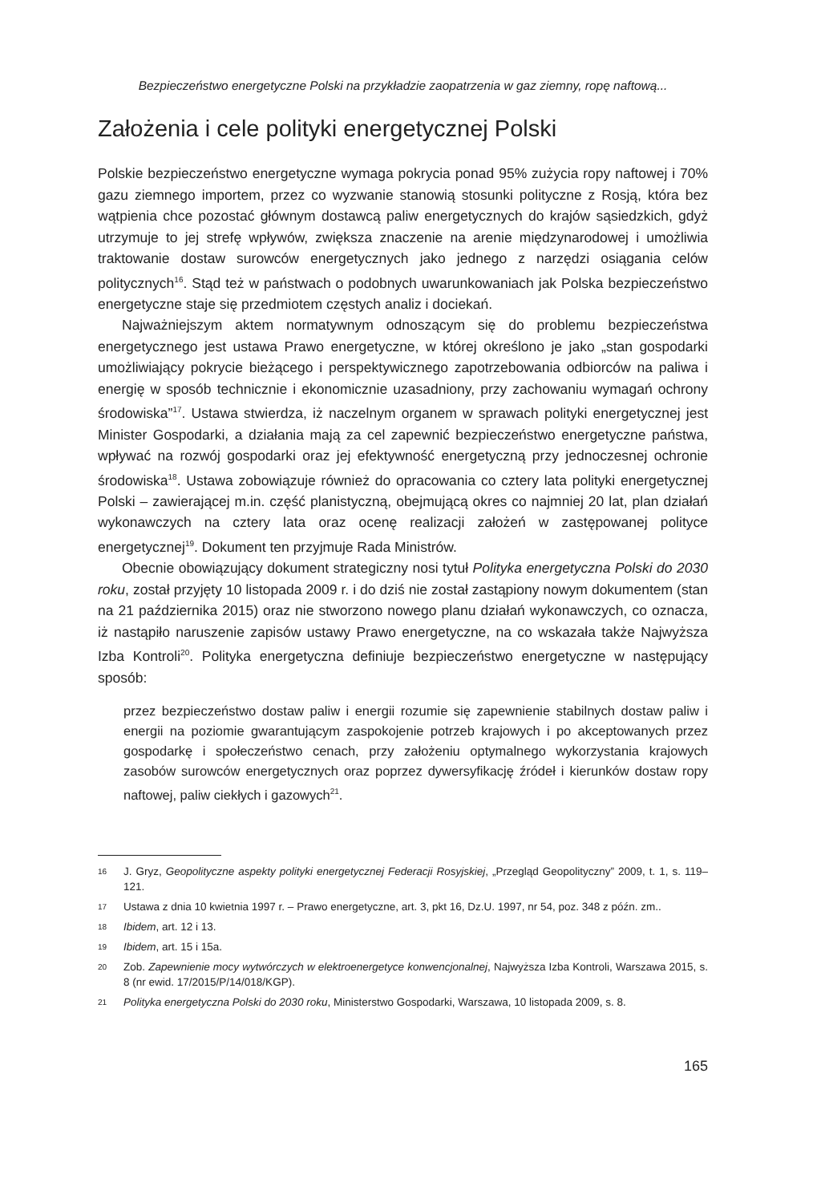Bezpieczeństwo energetyczne Polski na przykładzie zaopatrzenia w gaz ziemny, ropę naftową...
Założenia i cele polityki energetycznej Polski
Polskie bezpieczeństwo energetyczne wymaga pokrycia ponad 95% zużycia ropy naftowej i 70% gazu ziemnego importem, przez co wyzwanie stanowią stosunki polityczne z Rosją, która bez wątpienia chce pozostać głównym dostawcą paliw energetycznych do krajów sąsiedzkich, gdyż utrzymuje to jej strefę wpływów, zwiększa znaczenie na arenie międzynarodowej i umożliwia traktowanie dostaw surowców energetycznych jako jednego z narzędzi osiągania celów politycznych<sup>16</sup>. Stąd też w państwach o podobnych uwarunkowaniach jak Polska bezpieczeństwo energetyczne staje się przedmiotem częstych analiz i dociekań.
Najważniejszym aktem normatywnym odnoszącym się do problemu bezpieczeństwa energetycznego jest ustawa Prawo energetyczne, w której określono je jako „stan gospodarki umożliwiający pokrycie bieżącego i perspektywicznego zapotrzebowania odbiorców na paliwa i energię w sposób technicznie i ekonomicznie uzasadniony, przy zachowaniu wymagań ochrony środowiska”<sup>17</sup>. Ustawa stwierdza, iż naczelnym organem w sprawach polityki energetycznej jest Minister Gospodarki, a działania mają za cel zapewnić bezpieczeństwo energetyczne państwa, wpływać na rozwój gospodarki oraz jej efektywność energetyczną przy jednoczesnej ochronie środowiska<sup>18</sup>. Ustawa zobowiązuje również do opracowania co cztery lata polityki energetycznej Polski – zawierającej m.in. część planistyczną, obejmującą okres co najmniej 20 lat, plan działań wykonawczych na cztery lata oraz ocenę realizacji założeń w zastępowanej polityce energetycznej<sup>19</sup>. Dokument ten przyjmuje Rada Ministrów.
Obecnie obowiązujący dokument strategiczny nosi tytuł Polityka energetyczna Polski do 2030 roku, został przyjęty 10 listopada 2009 r. i do dziś nie został zastąpiony nowym dokumentem (stan na 21 października 2015) oraz nie stworzono nowego planu działań wykonawczych, co oznacza, iż nastąpiło naruszenie zapisów ustawy Prawo energetyczne, na co wskazała także Najwyższa Izba Kontroli<sup>20</sup>. Polityka energetyczna definiuje bezpieczeństwo energetyczne w następujący sposób:
przez bezpieczeństwo dostaw paliw i energii rozumie się zapewnienie stabilnych dostaw paliw i energii na poziomie gwarantującym zaspokojenie potrzeb krajowych i po akceptowanych przez gospodarkę i społeczeństwo cenach, przy założeniu optymalnego wykorzystania krajowych zasobów surowców energetycznych oraz poprzez dywersyfikację źródeł i kierunków dostaw ropy naftowej, paliw ciekłych i gazowych<sup>21</sup>.
16
J. Gryz, Geopolityczne aspekty polityki energetycznej Federacji Rosyjskiej, „Przegląd Geopolityczny” 2009, t. 1, s. 119–121.
17
Ustawa z dnia 10 kwietnia 1997 r. – Prawo energetyczne, art. 3, pkt 16, Dz.U. 1997, nr 54, poz. 348 z późn. zm..
18
Ibidem, art. 12 i 13.
19
Ibidem, art. 15 i 15a.
20
Zob. Zapewnienie mocy wytwórczych w elektroenergetyce konwencjonalnej, Najwyższa Izba Kontroli, Warszawa 2015, s. 8 (nr ewid. 17/2015/P/14/018/KGP).
21
Polityka energetyczna Polski do 2030 roku, Ministerstwo Gospodarki, Warszawa, 10 listopada 2009, s. 8.
165